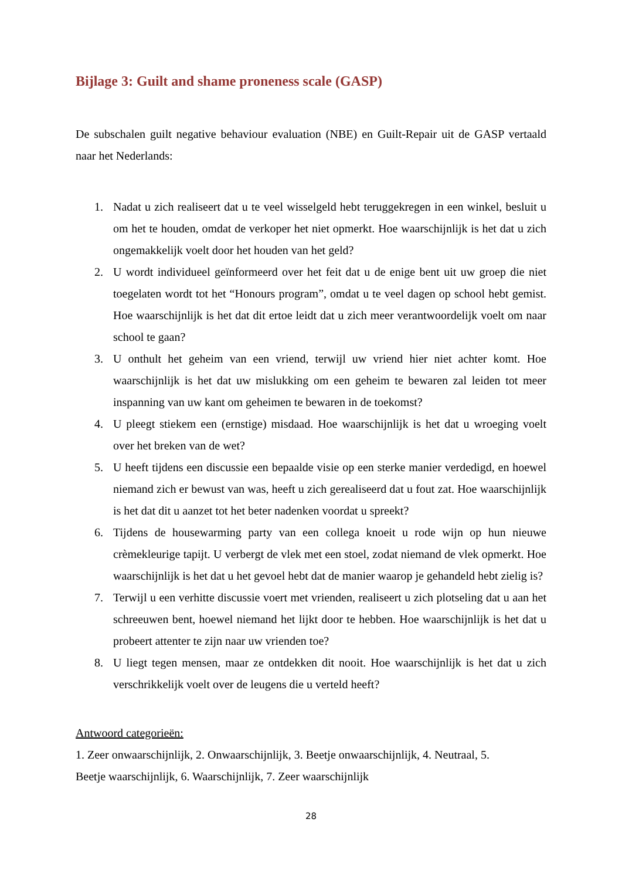Bijlage 3: Guilt and shame proneness scale (GASP)
De subschalen guilt negative behaviour evaluation (NBE) en Guilt-Repair uit de GASP vertaald naar het Nederlands:
1. Nadat u zich realiseert dat u te veel wisselgeld hebt teruggekregen in een winkel, besluit u om het te houden, omdat de verkoper het niet opmerkt. Hoe waarschijnlijk is het dat u zich ongemakkelijk voelt door het houden van het geld?
2. U wordt individueel geïnformeerd over het feit dat u de enige bent uit uw groep die niet toegelaten wordt tot het “Honours program”, omdat u te veel dagen op school hebt gemist. Hoe waarschijnlijk is het dat dit ertoe leidt dat u zich meer verantwoordelijk voelt om naar school te gaan?
3. U onthult het geheim van een vriend, terwijl uw vriend hier niet achter komt. Hoe waarschijnlijk is het dat uw mislukking om een geheim te bewaren zal leiden tot meer inspanning van uw kant om geheimen te bewaren in de toekomst?
4. U pleegt stiekem een (ernstige) misdaad. Hoe waarschijnlijk is het dat u wroeging voelt over het breken van de wet?
5. U heeft tijdens een discussie een bepaalde visie op een sterke manier verdedigd, en hoewel niemand zich er bewust van was, heeft u zich gerealiseerd dat u fout zat. Hoe waarschijnlijk is het dat dit u aanzet tot het beter nadenken voordat u spreekt?
6. Tijdens de housewarming party van een collega knoeit u rode wijn op hun nieuwe crèmekleurige tapijt. U verbergt de vlek met een stoel, zodat niemand de vlek opmerkt. Hoe waarschijnlijk is het dat u het gevoel hebt dat de manier waarop je gehandeld hebt zielig is?
7. Terwijl u een verhitte discussie voert met vrienden, realiseert u zich plotseling dat u aan het schreeuwen bent, hoewel niemand het lijkt door te hebben. Hoe waarschijnlijk is het dat u probeert attenter te zijn naar uw vrienden toe?
8. U liegt tegen mensen, maar ze ontdekken dit nooit. Hoe waarschijnlijk is het dat u zich verschrikkelijk voelt over de leugens die u verteld heeft?
Antwoord categorieën:
1. Zeer onwaarschijnlijk, 2. Onwaarschijnlijk, 3. Beetje onwaarschijnlijk, 4. Neutraal, 5.
Beetje waarschijnlijk, 6. Waarschijnlijk, 7. Zeer waarschijnlijk
28